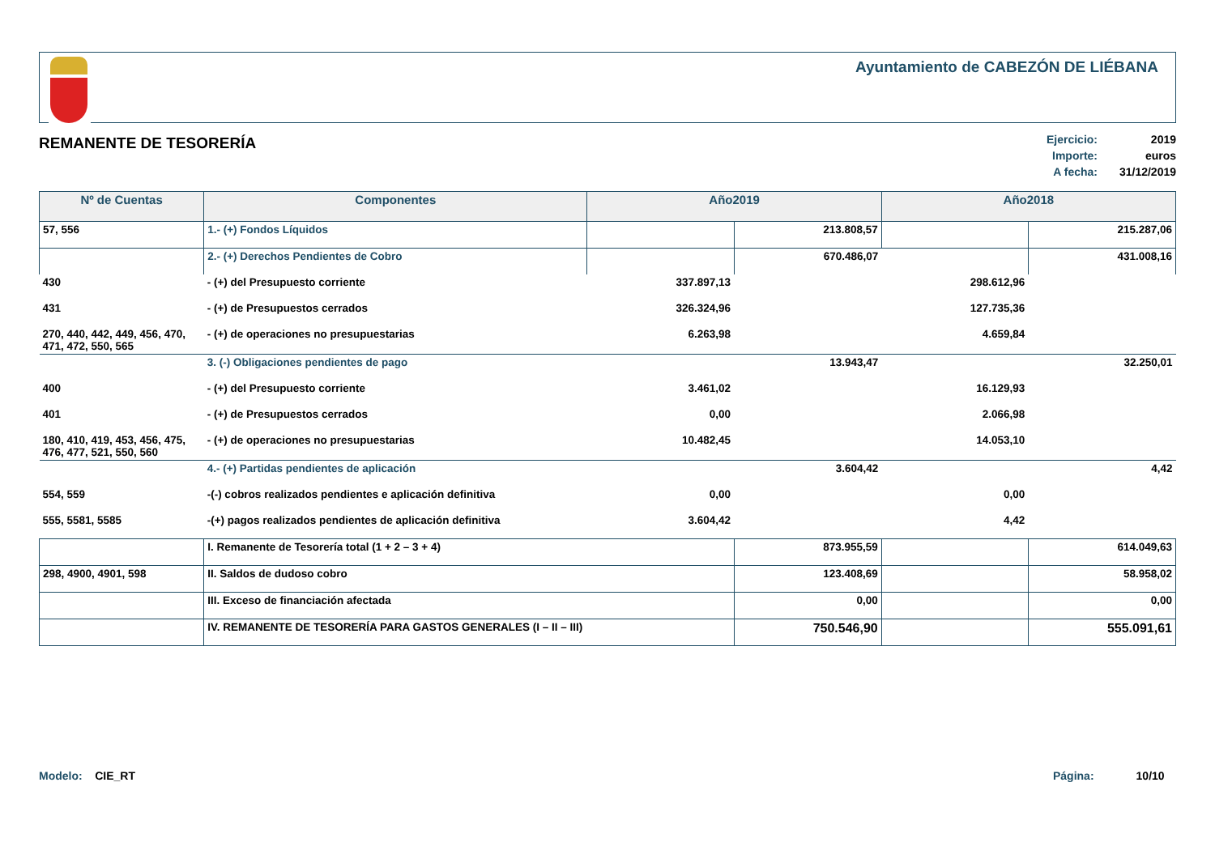Ayuntamiento de CABEZÓN DE LIÉBANA
REMANENTE DE TESORERÍA
Ejercicio: 2019
Importe: euros
A fecha: 31/12/2019
| Nº de Cuentas | Componentes | Año2019 | | Año2018 | |
| --- | --- | --- | --- | --- | --- |
| 57, 556 | 1.- (+) Fondos Líquidos | | 213.808,57 | | 215.287,06 |
| | 2.- (+) Derechos Pendientes de Cobro | | 670.486,07 | | 431.008,16 |
| 430 | - (+) del Presupuesto corriente | 337.897,13 | | 298.612,96 | |
| 431 | - (+) de Presupuestos cerrados | 326.324,96 | | 127.735,36 | |
| 270, 440, 442, 449, 456, 470, 471, 472, 550, 565 | - (+) de operaciones no presupuestarias | 6.263,98 | | 4.659,84 | |
| | 3. (-) Obligaciones pendientes de pago | | 13.943,47 | | 32.250,01 |
| 400 | - (+) del Presupuesto corriente | 3.461,02 | | 16.129,93 | |
| 401 | - (+) de Presupuestos cerrados | 0,00 | | 2.066,98 | |
| 180, 410, 419, 453, 456, 475, 476, 477, 521, 550, 560 | - (+) de operaciones no presupuestarias | 10.482,45 | | 14.053,10 | |
| | 4.- (+) Partidas pendientes de aplicación | | 3.604,42 | | 4,42 |
| 554, 559 | -(-) cobros realizados pendientes e aplicación definitiva | 0,00 | | 0,00 | |
| 555, 5581, 5585 | -(+) pagos realizados pendientes de aplicación definitiva | 3.604,42 | | 4,42 | |
| | I. Remanente de Tesorería total (1 + 2 – 3 + 4) | | 873.955,59 | | 614.049,63 |
| 298, 4900, 4901, 598 | II. Saldos de dudoso cobro | | 123.408,69 | | 58.958,02 |
| | III. Exceso de financiación afectada | | 0,00 | | 0,00 |
| | IV. REMANENTE DE TESORERÍA PARA GASTOS GENERALES (I – II – III) | | 750.546,90 | | 555.091,61 |
Modelo: CIE_RT Página: 10/10